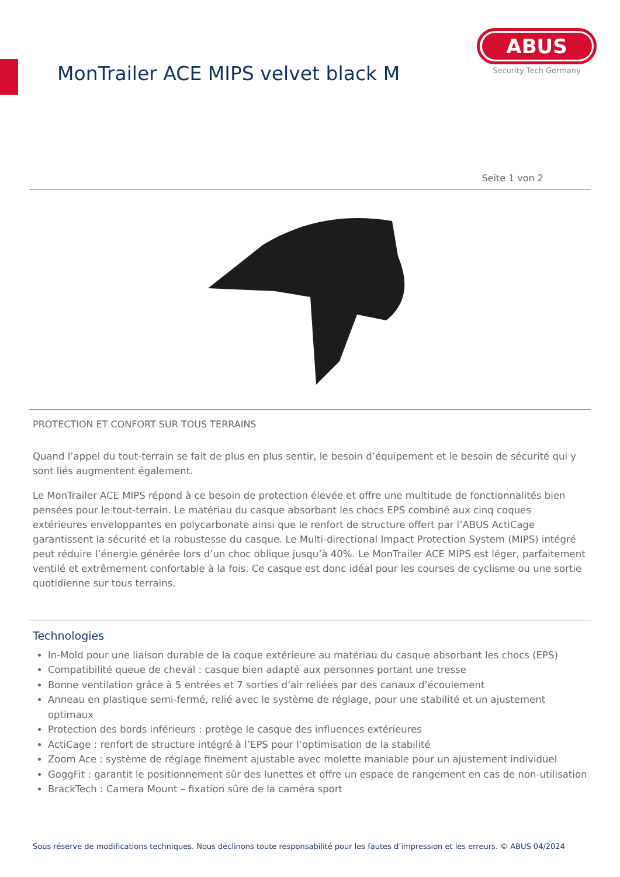MonTrailer ACE MIPS velvet black M
ABUS
Security Tech Germany
Seite 1 von 2
PROTECTION ET CONFORT SUR TOUS TERRAINS
Quand l’appel du tout-terrain se fait de plus en plus sentir, le besoin d’équipement et le besoin de sécurité qui y sont liés augmentent également.
Le MonTrailer ACE MIPS répond à ce besoin de protection élevée et offre une multitude de fonctionnalités bien pensées pour le tout-terrain. Le matériau du casque absorbant les chocs EPS combiné aux cinq coques extérieures enveloppantes en polycarbonate ainsi que le renfort de structure offert par l’ABUS ActiCage garantissent la sécurité et la robustesse du casque. Le Multi-directional Impact Protection System (MIPS) intégré peut réduire l’énergie générée lors d’un choc oblique jusqu’à 40%. Le MonTrailer ACE MIPS est léger, parfaitement ventilé et extrêmement confortable à la fois. Ce casque est donc idéal pour les courses de cyclisme ou une sortie quotidienne sur tous terrains.
Technologies
In-Mold pour une liaison durable de la coque extérieure au matériau du casque absorbant les chocs (EPS)
Compatibilité queue de cheval : casque bien adapté aux personnes portant une tresse
Bonne ventilation grâce à 5 entrées et 7 sorties d’air reliées par des canaux d’écoulement
Anneau en plastique semi-fermé, relié avec le système de réglage, pour une stabilité et un ajustement optimaux
Protection des bords inférieurs : protège le casque des influences extérieures
ActiCage : renfort de structure intégré à l’EPS pour l’optimisation de la stabilité
Zoom Ace : système de réglage finement ajustable avec molette maniable pour un ajustement individuel
GoggFit : garantit le positionnement sûr des lunettes et offre un espace de rangement en cas de non-utilisation
BrackTech : Camera Mount – fixation sûre de la caméra sport
Sous réserve de modifications techniques. Nous déclinons toute responsabilité pour les fautes d’impression et les erreurs. © ABUS 04/2024